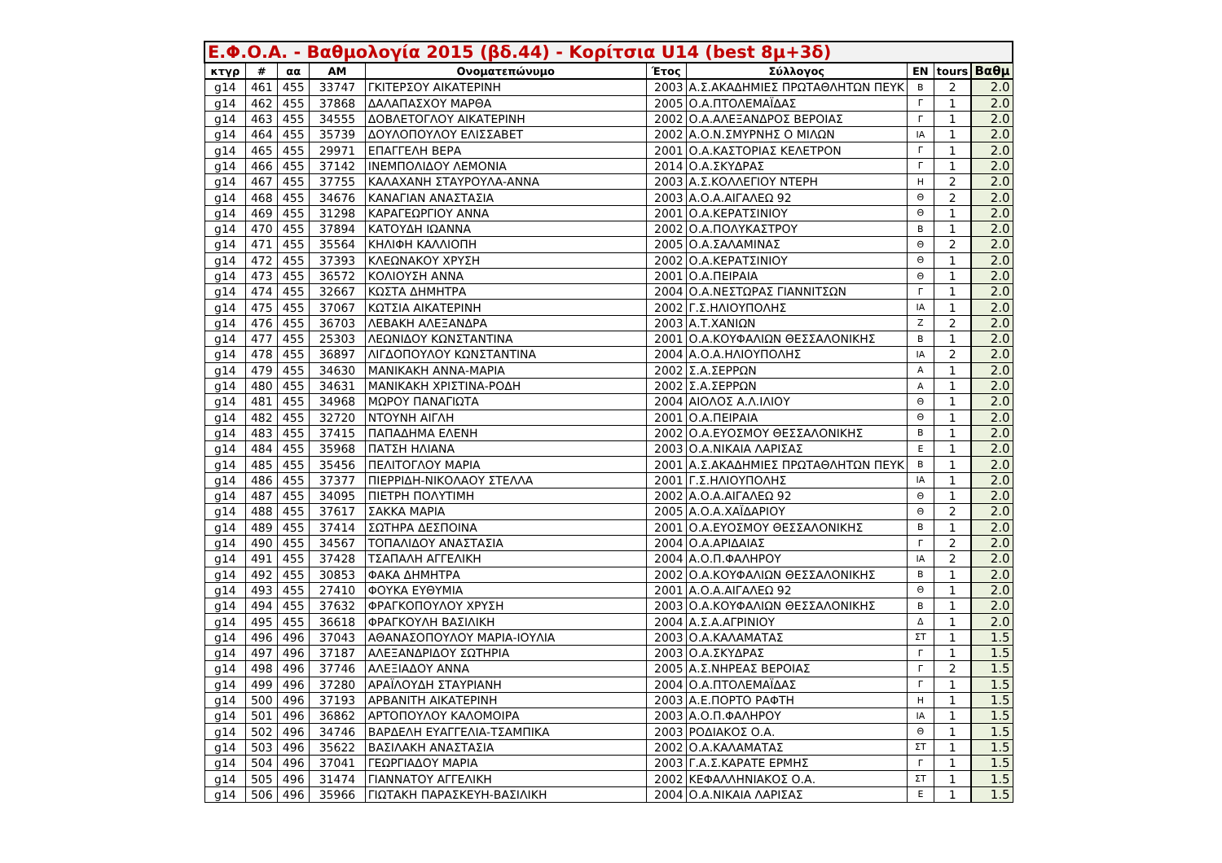| Ε.Φ.Ο.Α. - Βαθμολογία 2015 (βδ.44) - Κορίτσια U14 (best 8μ+3δ) | | | | | | | | | |
| --- | --- | --- | --- | --- | --- | --- | --- | --- | --- |
| κτγρ | # | αα | AM | Ονοματεπώνυμο | Έτος | Σύλλογος | EN | tours | Βαθμ |
| g14 | 461 | 455 | 33747 | ΓΚΙΤΕΡΣΟΥ ΑΙΚΑΤΕΡΙΝΗ | 2003 | Α.Σ.ΑΚΑΔΗΜΙΕΣ ΠΡΩΤΑΘΛΗΤΩΝ ΠΕΥΚ | Β | 2 | 2.0 |
| g14 | 462 | 455 | 37868 | ΔΑΛΑΠΑΣΧΟΥ ΜΑΡΘΑ | 2005 | Ο.Α.ΠΤΟΛΕΜΑΪΔΑΣ | Γ | 1 | 2.0 |
| g14 | 463 | 455 | 34555 | ΔΟΒΛΕΤΟΓΛΟΥ ΑΙΚΑΤΕΡΙΝΗ | 2002 | Ο.Α.ΑΛΕΞΑΝΔΡΟΣ ΒΕΡΟΙΑΣ | Γ | 1 | 2.0 |
| g14 | 464 | 455 | 35739 | ΔΟΥΛΟΠΟΥΛΟΥ ΕΛΙΣΣΑΒΕΤ | 2002 | Α.Ο.Ν.ΣΜΥΡΝΗΣ Ο ΜΙΛΩΝ | ΙΑ | 1 | 2.0 |
| g14 | 465 | 455 | 29971 | ΕΠΑΓΓΕΛΗ ΒΕΡΑ | 2001 | Ο.Α.ΚΑΣΤΟΡΙΑΣ ΚΕΛΕΤΡΟΝ | Γ | 1 | 2.0 |
| g14 | 466 | 455 | 37142 | ΙΝΕΜΠΟΛΙΔΟΥ ΛΕΜΟΝΙΑ | 2014 | Ο.Α.ΣΚΥΔΡΑΣ | Γ | 1 | 2.0 |
| g14 | 467 | 455 | 37755 | ΚΑΛΑΧΑΝΗ ΣΤΑΥΡΟΥΛΑ-ΑΝΝΑ | 2003 | Α.Σ.ΚΟΛΛΕΓΙΟΥ ΝΤΕΡΗ | Η | 2 | 2.0 |
| g14 | 468 | 455 | 34676 | ΚΑΝΑΓΙΑΝ ΑΝΑΣΤΑΣΙΑ | 2003 | Α.Ο.Α.ΑΙΓΑΛΕΩ 92 | Θ | 2 | 2.0 |
| g14 | 469 | 455 | 31298 | ΚΑΡΑΓΕΩΡΓΙΟΥ ΑΝΝΑ | 2001 | Ο.Α.ΚΕΡΑΤΣΙΝΙΟΥ | Θ | 1 | 2.0 |
| g14 | 470 | 455 | 37894 | ΚΑΤΟΥΔΗ ΙΩΑΝΝΑ | 2002 | Ο.Α.ΠΟΛΥΚΑΣΤΡΟΥ | Β | 1 | 2.0 |
| g14 | 471 | 455 | 35564 | ΚΗΛΙΦΗ ΚΑΛΛΙΟΠΗ | 2005 | Ο.Α.ΣΑΛΑΜΙΝΑΣ | Θ | 2 | 2.0 |
| g14 | 472 | 455 | 37393 | ΚΛΕΩΝΑΚΟΥ ΧΡΥΣΗ | 2002 | Ο.Α.ΚΕΡΑΤΣΙΝΙΟΥ | Θ | 1 | 2.0 |
| g14 | 473 | 455 | 36572 | ΚΟΛΙΟΥΣΗ ΑΝΝΑ | 2001 | Ο.Α.ΠΕΙΡΑΙΑ | Θ | 1 | 2.0 |
| g14 | 474 | 455 | 32667 | ΚΩΣΤΑ ΔΗΜΗΤΡΑ | 2004 | Ο.Α.ΝΕΣΤΩΡΑΣ ΓΙΑΝΝΙΤΣΩΝ | Γ | 1 | 2.0 |
| g14 | 475 | 455 | 37067 | ΚΩΤΣΙΑ ΑΙΚΑΤΕΡΙΝΗ | 2002 | Γ.Σ.ΗΛΙΟΥΠΟΛΗΣ | ΙΑ | 1 | 2.0 |
| g14 | 476 | 455 | 36703 | ΛΕΒΑΚΗ ΑΛΕΞΑΝΔΡΑ | 2003 | Α.Τ.ΧΑΝΙΩΝ | Ζ | 2 | 2.0 |
| g14 | 477 | 455 | 25303 | ΛΕΩΝΙΔΟΥ ΚΩΝΣΤΑΝΤΙΝΑ | 2001 | Ο.Α.ΚΟΥΦΑΛΙΩΝ ΘΕΣΣΑΛΟΝΙΚΗΣ | Β | 1 | 2.0 |
| g14 | 478 | 455 | 36897 | ΛΙΓΔΟΠΟΥΛΟΥ ΚΩΝΣΤΑΝΤΙΝΑ | 2004 | Α.Ο.Α.ΗΛΙΟΥΠΟΛΗΣ | ΙΑ | 2 | 2.0 |
| g14 | 479 | 455 | 34630 | ΜΑΝΙΚΑΚΗ ΑΝΝΑ-ΜΑΡΙΑ | 2002 | Σ.Α.ΣΕΡΡΩΝ | Α | 1 | 2.0 |
| g14 | 480 | 455 | 34631 | ΜΑΝΙΚΑΚΗ ΧΡΙΣΤΙΝΑ-ΡΟΔΗ | 2002 | Σ.Α.ΣΕΡΡΩΝ | Α | 1 | 2.0 |
| g14 | 481 | 455 | 34968 | ΜΩΡΟΥ ΠΑΝΑΓΙΩΤΑ | 2004 | ΑΙΟΛΟΣ Α.Λ.ΙΛΙΟΥ | Θ | 1 | 2.0 |
| g14 | 482 | 455 | 32720 | ΝΤΟΥΝΗ ΑΙΓΛΗ | 2001 | Ο.Α.ΠΕΙΡΑΙΑ | Θ | 1 | 2.0 |
| g14 | 483 | 455 | 37415 | ΠΑΠΑΔΗΜΑ ΕΛΕΝΗ | 2002 | Ο.Α.ΕΥΟΣΜΟΥ ΘΕΣΣΑΛΟΝΙΚΗΣ | Β | 1 | 2.0 |
| g14 | 484 | 455 | 35968 | ΠΑΤΣΗ ΗΛΙΑΝΑ | 2003 | Ο.Α.ΝΙΚΑΙΑ ΛΑΡΙΣΑΣ | Ε | 1 | 2.0 |
| g14 | 485 | 455 | 35456 | ΠΕΛΙΤΟΓΛΟΥ ΜΑΡΙΑ | 2001 | Α.Σ.ΑΚΑΔΗΜΙΕΣ ΠΡΩΤΑΘΛΗΤΩΝ ΠΕΥΚ | Β | 1 | 2.0 |
| g14 | 486 | 455 | 37377 | ΠΙΕΡΡΙΔΗ-ΝΙΚΟΛΑΟΥ ΣΤΕΛΛΑ | 2001 | Γ.Σ.ΗΛΙΟΥΠΟΛΗΣ | ΙΑ | 1 | 2.0 |
| g14 | 487 | 455 | 34095 | ΠΙΕΤΡΗ ΠΟΛΥΤΙΜΗ | 2002 | Α.Ο.Α.ΑΙΓΑΛΕΩ 92 | Θ | 1 | 2.0 |
| g14 | 488 | 455 | 37617 | ΣΑΚΚΑ ΜΑΡΙΑ | 2005 | Α.Ο.Α.ΧΑΪΔΑΡΙΟΥ | Θ | 2 | 2.0 |
| g14 | 489 | 455 | 37414 | ΣΩΤΗΡΑ ΔΕΣΠΟΙΝΑ | 2001 | Ο.Α.ΕΥΟΣΜΟΥ ΘΕΣΣΑΛΟΝΙΚΗΣ | Β | 1 | 2.0 |
| g14 | 490 | 455 | 34567 | ΤΟΠΑΛΙΔΟΥ ΑΝΑΣΤΑΣΙΑ | 2004 | Ο.Α.ΑΡΙΔΑΙΑΣ | Γ | 2 | 2.0 |
| g14 | 491 | 455 | 37428 | ΤΣΑΠΑΛΗ ΑΓΓΕΛΙΚΗ | 2004 | Α.Ο.Π.ΦΑΛΗΡΟΥ | ΙΑ | 2 | 2.0 |
| g14 | 492 | 455 | 30853 | ΦΑΚΑ ΔΗΜΗΤΡΑ | 2002 | Ο.Α.ΚΟΥΦΑΛΙΩΝ ΘΕΣΣΑΛΟΝΙΚΗΣ | Β | 1 | 2.0 |
| g14 | 493 | 455 | 27410 | ΦΟΥΚΑ ΕΥΘΥΜΙΑ | 2001 | Α.Ο.Α.ΑΙΓΑΛΕΩ 92 | Θ | 1 | 2.0 |
| g14 | 494 | 455 | 37632 | ΦΡΑΓΚΟΠΟΥΛΟΥ ΧΡΥΣΗ | 2003 | Ο.Α.ΚΟΥΦΑΛΙΩΝ ΘΕΣΣΑΛΟΝΙΚΗΣ | Β | 1 | 2.0 |
| g14 | 495 | 455 | 36618 | ΦΡΑΓΚΟΥΛΗ ΒΑΣΙΛΙΚΗ | 2004 | Α.Σ.Α.ΑΓΡΙΝΙΟΥ | Δ | 1 | 2.0 |
| g14 | 496 | 496 | 37043 | ΑΘΑΝΑΣΟΠΟΥΛΟΥ ΜΑΡΙΑ-ΙΟΥΛΙΑ | 2003 | Ο.Α.ΚΑΛΑΜΑΤΑΣ | ΣΤ | 1 | 1.5 |
| g14 | 497 | 496 | 37187 | ΑΛΕΞΑΝΔΡΙΔΟΥ ΣΩΤΗΡΙΑ | 2003 | Ο.Α.ΣΚΥΔΡΑΣ | Γ | 1 | 1.5 |
| g14 | 498 | 496 | 37746 | ΑΛΕΞΙΑΔΟΥ ΑΝΝΑ | 2005 | Α.Σ.ΝΗΡΕΑΣ ΒΕΡΟΙΑΣ | Γ | 2 | 1.5 |
| g14 | 499 | 496 | 37280 | ΑΡΑΪΛΟΥΔΗ ΣΤΑΥΡΙΑΝΗ | 2004 | Ο.Α.ΠΤΟΛΕΜΑΪΔΑΣ | Γ | 1 | 1.5 |
| g14 | 500 | 496 | 37193 | ΑΡΒΑΝΙΤΗ ΑΙΚΑΤΕΡΙΝΗ | 2003 | Α.Ε.ΠΟΡΤΟ ΡΑΦΤΗ | Η | 1 | 1.5 |
| g14 | 501 | 496 | 36862 | ΑΡΤΟΠΟΥΛΟΥ ΚΑΛΟΜΟΙΡΑ | 2003 | Α.Ο.Π.ΦΑΛΗΡΟΥ | ΙΑ | 1 | 1.5 |
| g14 | 502 | 496 | 34746 | ΒΑΡΔΕΛΗ ΕΥΑΓΓΕΛΙΑ-ΤΣΑΜΠΙΚΑ | 2003 | ΡΟΔΙΑΚΟΣ Ο.Α. | Θ | 1 | 1.5 |
| g14 | 503 | 496 | 35622 | ΒΑΣΙΛΑΚΗ ΑΝΑΣΤΑΣΙΑ | 2002 | Ο.Α.ΚΑΛΑΜΑΤΑΣ | ΣΤ | 1 | 1.5 |
| g14 | 504 | 496 | 37041 | ΓΕΩΡΓΙΑΔΟΥ ΜΑΡΙΑ | 2003 | Γ.Α.Σ.ΚΑΡΑΤΕ ΕΡΜΗΣ | Γ | 1 | 1.5 |
| g14 | 505 | 496 | 31474 | ΓΙΑΝΝΑΤΟΥ ΑΓΓΕΛΙΚΗ | 2002 | ΚΕΦΑΛΛΗΝΙΑΚΟΣ Ο.Α. | ΣΤ | 1 | 1.5 |
| g14 | 506 | 496 | 35966 | ΓΙΩΤΑΚΗ ΠΑΡΑΣΚΕΥΗ-ΒΑΣΙΛΙΚΗ | 2004 | Ο.Α.ΝΙΚΑΙΑ ΛΑΡΙΣΑΣ | Ε | 1 | 1.5 |